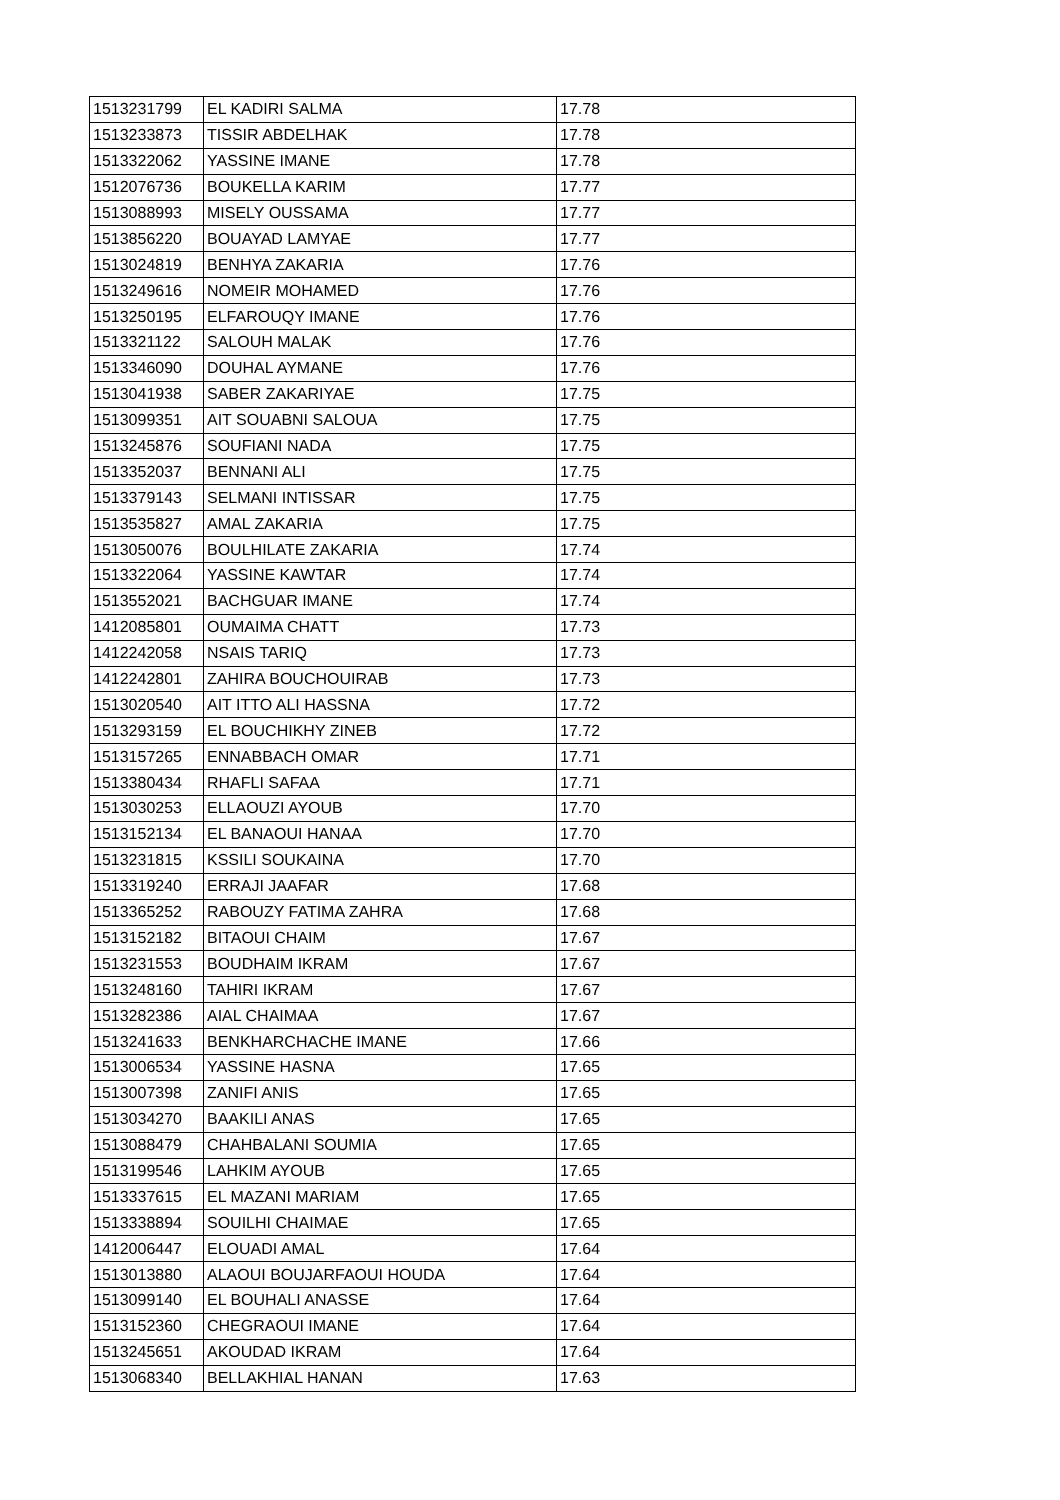| 1513231799 | EL KADIRI SALMA | 17.78 |
| 1513233873 | TISSIR ABDELHAK | 17.78 |
| 1513322062 | YASSINE IMANE | 17.78 |
| 1512076736 | BOUKELLA KARIM | 17.77 |
| 1513088993 | MISELY OUSSAMA | 17.77 |
| 1513856220 | BOUAYAD LAMYAE | 17.77 |
| 1513024819 | BENHYA ZAKARIA | 17.76 |
| 1513249616 | NOMEIR MOHAMED | 17.76 |
| 1513250195 | ELFAROUQY IMANE | 17.76 |
| 1513321122 | SALOUH MALAK | 17.76 |
| 1513346090 | DOUHAL AYMANE | 17.76 |
| 1513041938 | SABER ZAKARIYAE | 17.75 |
| 1513099351 | AIT SOUABNI SALOUA | 17.75 |
| 1513245876 | SOUFIANI NADA | 17.75 |
| 1513352037 | BENNANI ALI | 17.75 |
| 1513379143 | SELMANI INTISSAR | 17.75 |
| 1513535827 | AMAL ZAKARIA | 17.75 |
| 1513050076 | BOULHILATE ZAKARIA | 17.74 |
| 1513322064 | YASSINE KAWTAR | 17.74 |
| 1513552021 | BACHGUAR IMANE | 17.74 |
| 1412085801 | OUMAIMA CHATT | 17.73 |
| 1412242058 | NSAIS TARIQ | 17.73 |
| 1412242801 | ZAHIRA BOUCHOUIRAB | 17.73 |
| 1513020540 | AIT ITTO ALI HASSNA | 17.72 |
| 1513293159 | EL BOUCHIKHY ZINEB | 17.72 |
| 1513157265 | ENNABBACH OMAR | 17.71 |
| 1513380434 | RHAFLI SAFAA | 17.71 |
| 1513030253 | ELLAOUZI AYOUB | 17.70 |
| 1513152134 | EL BANAOUI HANAA | 17.70 |
| 1513231815 | KSSILI SOUKAINA | 17.70 |
| 1513319240 | ERRAJI JAAFAR | 17.68 |
| 1513365252 | RABOUZY FATIMA ZAHRA | 17.68 |
| 1513152182 | BITAOUI CHAIM | 17.67 |
| 1513231553 | BOUDHAIM IKRAM | 17.67 |
| 1513248160 | TAHIRI IKRAM | 17.67 |
| 1513282386 | AIAL CHAIMAA | 17.67 |
| 1513241633 | BENKHARCHACHE IMANE | 17.66 |
| 1513006534 | YASSINE HASNA | 17.65 |
| 1513007398 | ZANIFI ANIS | 17.65 |
| 1513034270 | BAAKILI ANAS | 17.65 |
| 1513088479 | CHAHBALANI SOUMIA | 17.65 |
| 1513199546 | LAHKIM AYOUB | 17.65 |
| 1513337615 | EL MAZANI MARIAM | 17.65 |
| 1513338894 | SOUILHI CHAIMAE | 17.65 |
| 1412006447 | ELOUADI AMAL | 17.64 |
| 1513013880 | ALAOUI BOUJARFAOUI HOUDA | 17.64 |
| 1513099140 | EL BOUHALI ANASSE | 17.64 |
| 1513152360 | CHEGRAOUI IMANE | 17.64 |
| 1513245651 | AKOUDAD IKRAM | 17.64 |
| 1513068340 | BELLAKHIAL HANAN | 17.63 |